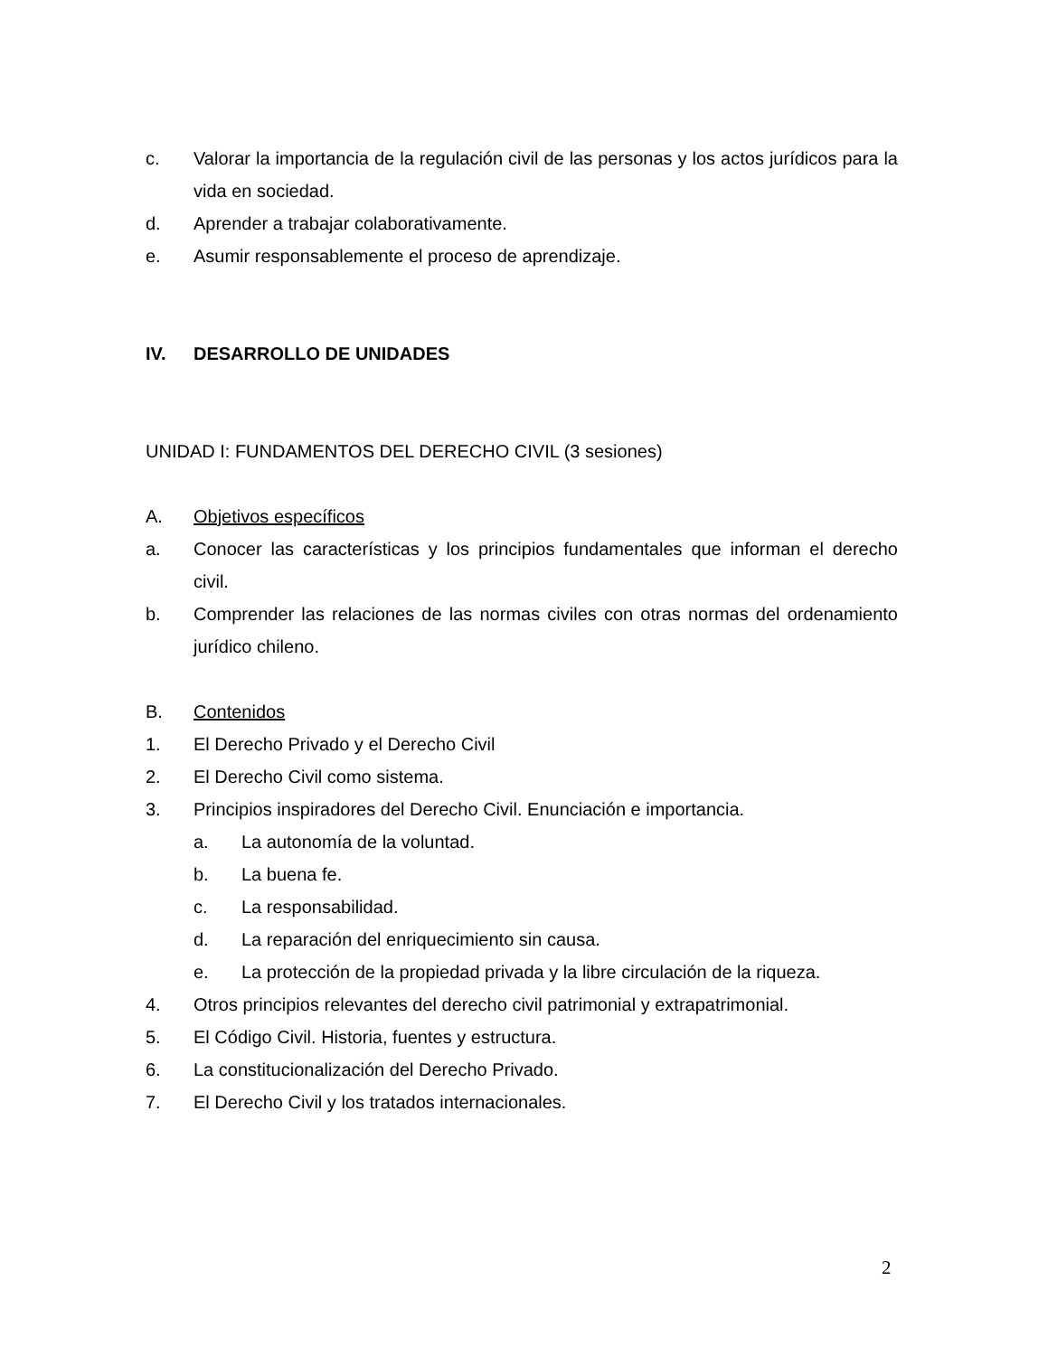c. Valorar la importancia de la regulación civil de las personas y los actos jurídicos para la vida en sociedad.
d. Aprender a trabajar colaborativamente.
e. Asumir responsablemente el proceso de aprendizaje.
IV. DESARROLLO DE UNIDADES
UNIDAD I: FUNDAMENTOS DEL DERECHO CIVIL (3 sesiones)
A. Objetivos específicos
a. Conocer las características y los principios fundamentales que informan el derecho civil.
b. Comprender las relaciones de las normas civiles con otras normas del ordenamiento jurídico chileno.
B. Contenidos
1. El Derecho Privado y el Derecho Civil
2. El Derecho Civil como sistema.
3. Principios inspiradores del Derecho Civil. Enunciación e importancia.
a. La autonomía de la voluntad.
b. La buena fe.
c. La responsabilidad.
d. La reparación del enriquecimiento sin causa.
e. La protección de la propiedad privada y la libre circulación de la riqueza.
4. Otros principios relevantes del derecho civil patrimonial y extrapatrimonial.
5. El Código Civil. Historia, fuentes y estructura.
6. La constitucionalización del Derecho Privado.
7. El Derecho Civil y los tratados internacionales.
2